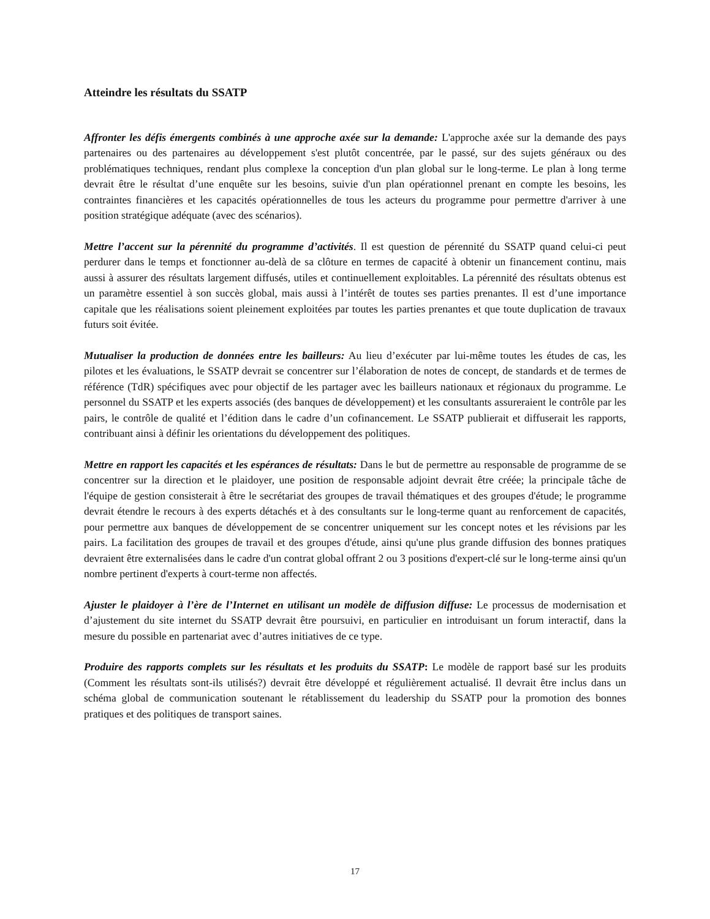Atteindre les résultats du SSATP
Affronter les défis émergents combinés à une approche axée sur la demande: L'approche axée sur la demande des pays partenaires ou des partenaires au développement s'est plutôt concentrée, par le passé, sur des sujets généraux ou des problématiques techniques, rendant plus complexe la conception d'un plan global sur le long-terme. Le plan à long terme devrait être le résultat d’une enquête sur les besoins, suivie d'un plan opérationnel prenant en compte les besoins, les contraintes financières et les capacités opérationnelles de tous les acteurs du programme pour permettre d'arriver à une position stratégique adéquate (avec des scénarios).
Mettre l’accent sur la pérennité du programme d’activités. Il est question de pérennité du SSATP quand celui-ci peut perdurer dans le temps et fonctionner au-delà de sa clôture en termes de capacité à obtenir un financement continu, mais aussi à assurer des résultats largement diffusés, utiles et continuellement exploitables. La pérennité des résultats obtenus est un paramètre essentiel à son succès global, mais aussi à l’intérêt de toutes ses parties prenantes. Il est d’une importance capitale que les réalisations soient pleinement exploitées par toutes les parties prenantes et que toute duplication de travaux futurs soit évitée.
Mutualiser la production de données entre les bailleurs: Au lieu d’exécuter par lui-même toutes les études de cas, les pilotes et les évaluations, le SSATP devrait se concentrer sur l’élaboration de notes de concept, de standards et de termes de référence (TdR) spécifiques avec pour objectif de les partager avec les bailleurs nationaux et régionaux du programme. Le personnel du SSATP et les experts associés (des banques de développement) et les consultants assureraient le contrôle par les pairs, le contrôle de qualité et l’édition dans le cadre d’un cofinancement. Le SSATP publierait et diffuserait les rapports, contribuant ainsi à définir les orientations du développement des politiques.
Mettre en rapport les capacités et les espérances de résultats: Dans le but de permettre au responsable de programme de se concentrer sur la direction et le plaidoyer, une position de responsable adjoint devrait être créée; la principale tâche de l'équipe de gestion consisterait à être le secrétariat des groupes de travail thématiques et des groupes d'étude; le programme devrait étendre le recours à des experts détachés et à des consultants sur le long-terme quant au renforcement de capacités, pour permettre aux banques de développement de se concentrer uniquement sur les concept notes et les révisions par les pairs. La facilitation des groupes de travail et des groupes d'étude, ainsi qu'une plus grande diffusion des bonnes pratiques devraient être externalisées dans le cadre d'un contrat global offrant 2 ou 3 positions d'expert-clé sur le long-terme ainsi qu'un nombre pertinent d'experts à court-terme non affectés.
Ajuster le plaidoyer à l’ère de l’Internet en utilisant un modèle de diffusion diffuse: Le processus de modernisation et d’ajustement du site internet du SSATP devrait être poursuivi, en particulier en introduisant un forum interactif, dans la mesure du possible en partenariat avec d’autres initiatives de ce type.
Produire des rapports complets sur les résultats et les produits du SSATP: Le modèle de rapport basé sur les produits (Comment les résultats sont-ils utilisés?) devrait être développé et régulièrement actualisé. Il devrait être inclus dans un schéma global de communication soutenant le rétablissement du leadership du SSATP pour la promotion des bonnes pratiques et des politiques de transport saines.
17